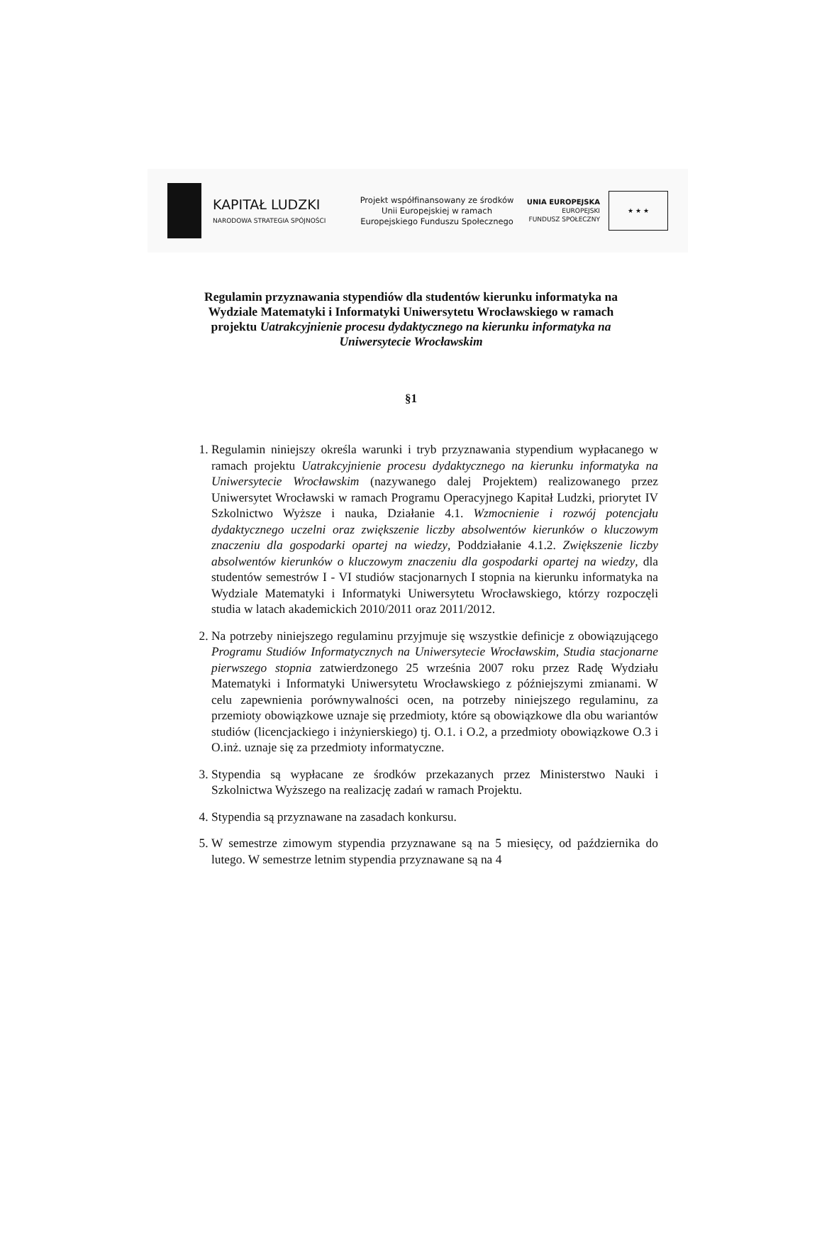KAPITAŁ LUDZKI
NARODOWA STRATEGIA SPÓJNOŚCI
Projekt współfinansowany ze środków Unii Europejskiej w ramach Europejskiego Funduszu Społecznego
UNIA EUROPEJSKA
EUROPEJSKI
FUNDUSZ SPOŁECZNY
★ ★ ★
Regulamin przyznawania stypendiów dla studentów kierunku informatyka na Wydziale Matematyki i Informatyki Uniwersytetu Wrocławskiego w ramach projektu Uatrakcyjnienie procesu dydaktycznego na kierunku informatyka na Uniwersytecie Wrocławskim
§1
1. Regulamin niniejszy określa warunki i tryb przyznawania stypendium wypłacanego w ramach projektu Uatrakcyjnienie procesu dydaktycznego na kierunku informatyka na Uniwersytecie Wrocławskim (nazywanego dalej Projektem) realizowanego przez Uniwersytet Wrocławski w ramach Programu Operacyjnego Kapitał Ludzki, priorytet IV Szkolnictwo Wyższe i nauka, Działanie 4.1. Wzmocnienie i rozwój potencjału dydaktycznego uczelni oraz zwiększenie liczby absolwentów kierunków o kluczowym znaczeniu dla gospodarki opartej na wiedzy, Poddziałanie 4.1.2. Zwiększenie liczby absolwentów kierunków o kluczowym znaczeniu dla gospodarki opartej na wiedzy, dla studentów semestrów I - VI studiów stacjonarnych I stopnia na kierunku informatyka na Wydziale Matematyki i Informatyki Uniwersytetu Wrocławskiego, którzy rozpoczęli studia w latach akademickich 2010/2011 oraz 2011/2012.
2. Na potrzeby niniejszego regulaminu przyjmuje się wszystkie definicje z obowiązującego Programu Studiów Informatycznych na Uniwersytecie Wrocławskim, Studia stacjonarne pierwszego stopnia zatwierdzonego 25 września 2007 roku przez Radę Wydziału Matematyki i Informatyki Uniwersytetu Wrocławskiego z późniejszymi zmianami. W celu zapewnienia porównywalności ocen, na potrzeby niniejszego regulaminu, za przemioty obowiązkowe uznaje się przedmioty, które są obowiązkowe dla obu wariantów studiów (licencjackiego i inżynierskiego) tj. O.1. i O.2, a przedmioty obowiązkowe O.3 i O.inż. uznaje się za przedmioty informatyczne.
3. Stypendia są wypłacane ze środków przekazanych przez Ministerstwo Nauki i Szkolnictwa Wyższego na realizację zadań w ramach Projektu.
4. Stypendia są przyznawane na zasadach konkursu.
5. W semestrze zimowym stypendia przyznawane są na 5 miesięcy, od października do lutego. W semestrze letnim stypendia przyznawane są na 4